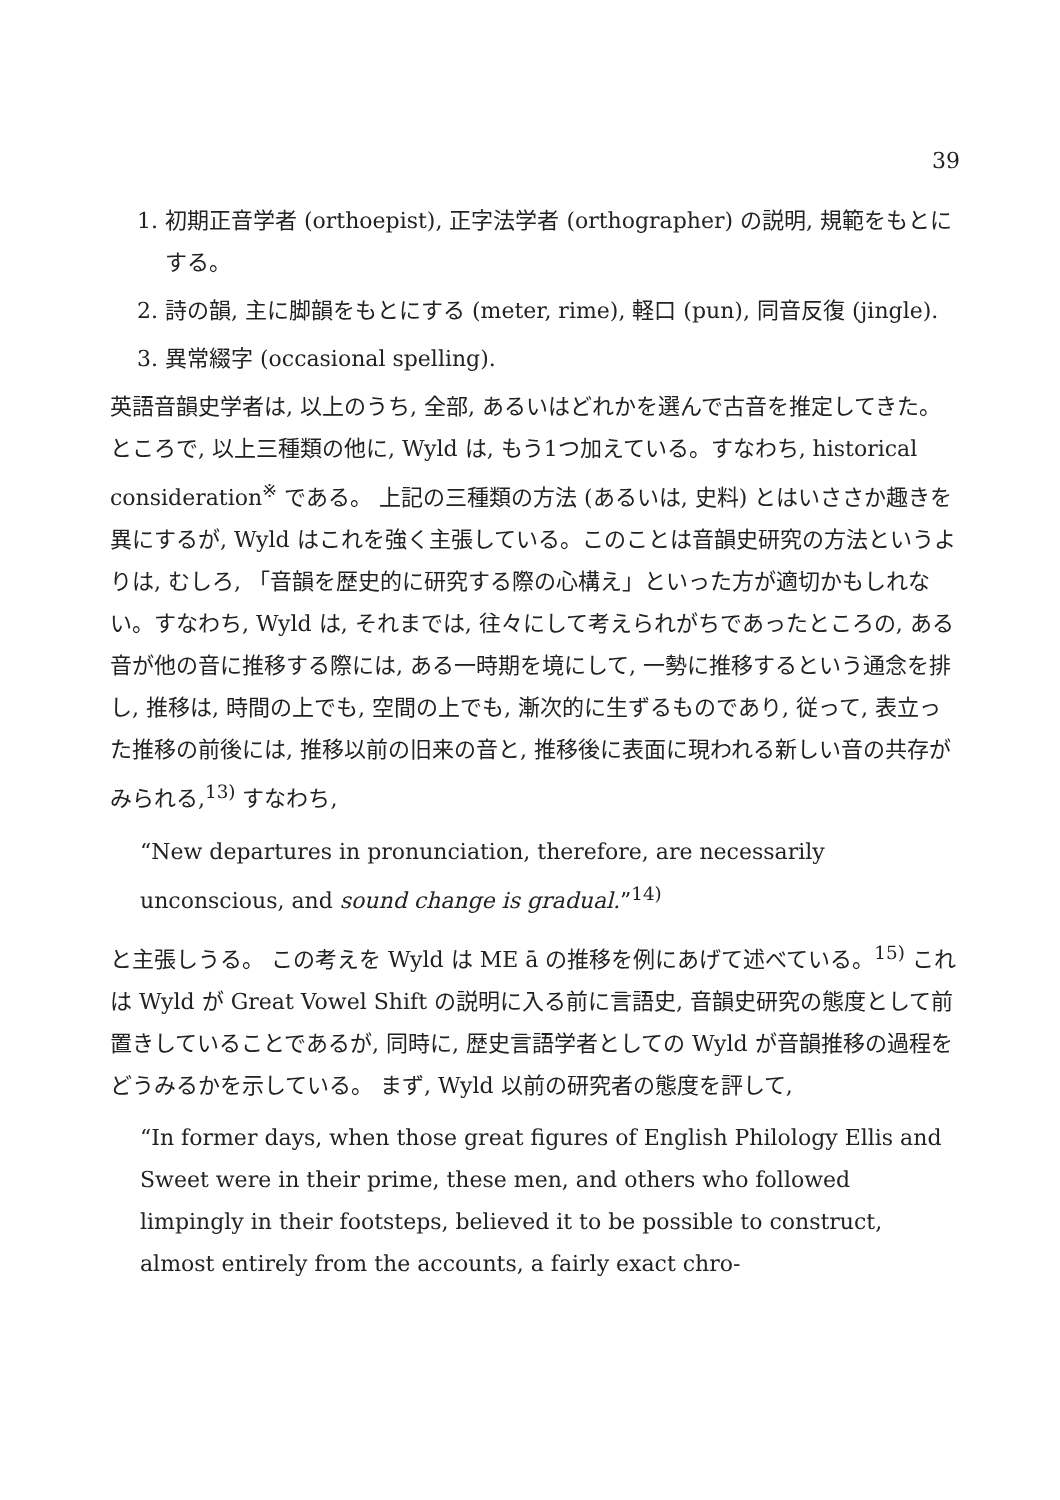39
1. 初期正音学者 (orthoepist), 正字法学者 (orthographer) の説明, 規範をもとにする。
2. 詩の韻, 主に脚韻をもとにする (meter, rime), 軽口 (pun), 同音反復 (jingle).
3. 異常綴字 (occasional spelling).
英語音韻史学者は, 以上のうち, 全部, あるいはどれかを選んで古音を推定してきた。ところで, 以上三種類の他に, Wyld は, もう1つ加えている。すなわち, historical consideration<sup>※</sup> である。 上記の三種類の方法 (あるいは, 史料) とはいささか趣きを異にするが, Wyld はこれを強く主張している。このことは音韻史研究の方法というよりは, むしろ, 「音韻を歴史的に研究する際の心構え」といった方が適切かもしれない。すなわち, Wyld は, それまでは, 往々にして考えられがちであったところの, ある音が他の音に推移する際には, ある一時期を境にして, 一勢に推移するという通念を排し, 推移は, 時間の上でも, 空間の上でも, 漸次的に生ずるものであり, 従って, 表立った推移の前後には, 推移以前の旧来の音と, 推移後に表面に現われる新しい音の共存がみられる,<sup>13)</sup> すなわち,
“New departures in pronunciation, therefore, are necessarily unconscious, and sound change is gradual.”<sup>14)</sup>
と主張しうる。 この考えを Wyld は ME ā の推移を例にあげて述べている。<sup>15)</sup> これは Wyld が Great Vowel Shift の説明に入る前に言語史, 音韻史研究の態度として前置きしていることであるが, 同時に, 歴史言語学者としての Wyld が音韻推移の過程をどうみるかを示している。 まず, Wyld 以前の研究者の態度を評して,
“In former days, when those great figures of English Philology Ellis and Sweet were in their prime, these men, and others who followed limpingly in their footsteps, believed it to be possible to construct, almost entirely from the accounts, a fairly exact chro-